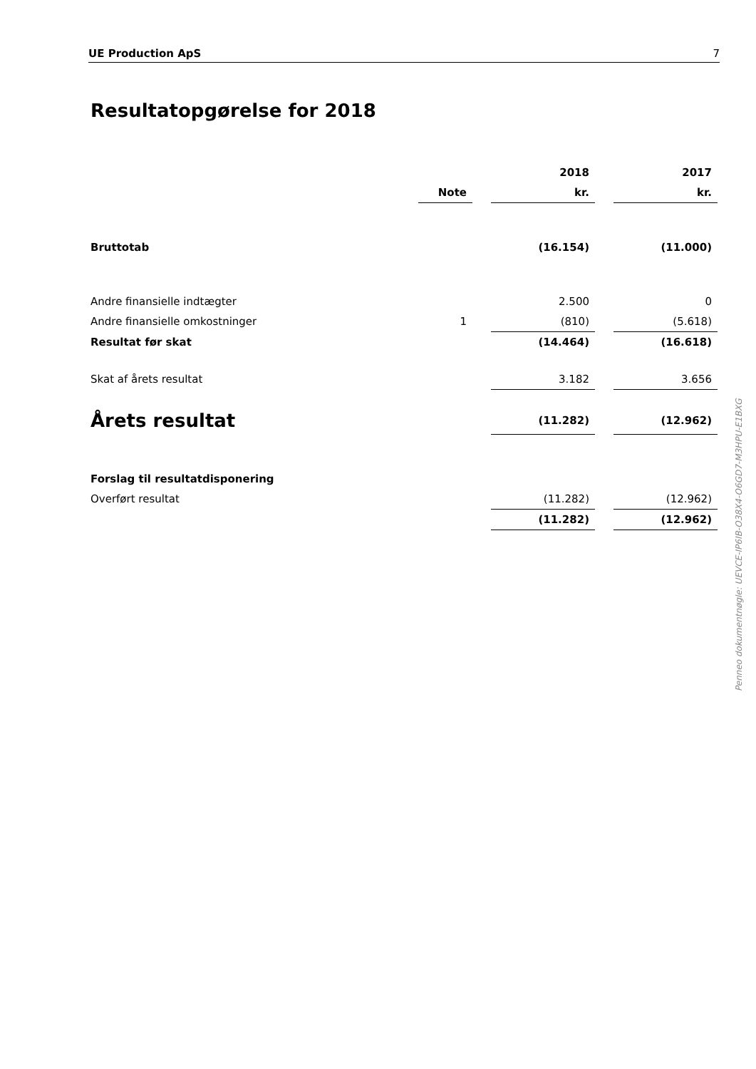UE Production ApS 7
Resultatopgørelse for 2018
| | | | 2018 | | 2017 |
| --- | --- | --- | --- | --- | --- |
| | Note | | kr. | | kr. |
| Bruttotab | | | (16.154) | | (11.000) |
| Andre finansielle indtægter | | | 2.500 | | 0 |
| Andre finansielle omkostninger | 1 | | (810) | | (5.618) |
| Resultat før skat | | | (14.464) | | (16.618) |
| Skat af årets resultat | | | 3.182 | | 3.656 |
| Årets resultat | | | (11.282) | | (12.962) |
| Forslag til resultatdisponering | | | | | |
| Overført resultat | | | (11.282) | | (12.962) |
| | | | (11.282) | | (12.962) |
Penneo dokumentnøgle: UEVCE-IP6IB-O38X4-O6GD7-M3HPU-E1BXG